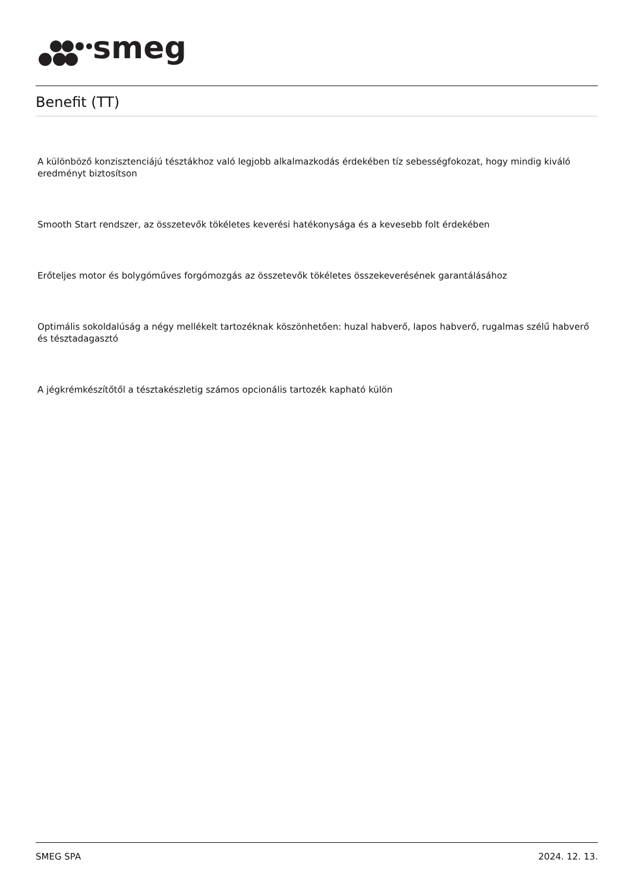smeg
Benefit (TT)
A különböző konzisztenciájú tésztákhoz való legjobb alkalmazkodás érdekében tíz sebességfokozat, hogy mindig kiváló eredményt biztosítson
Smooth Start rendszer, az összetevők tökéletes keverési hatékonysága és a kevesebb folt érdekében
Erőteljes motor és bolygóműves forgómozgás az összetevők tökéletes összekeverésének garantálásához
Optimális sokoldalúság a négy mellékelt tartozéknak köszönhetően: huzal habverő, lapos habverő, rugalmas szélű habverő és tésztadagasztó
A jégkrémkészítőtől a tésztakészletig számos opcionális tartozék kapható külön
SMEG SPA 2024. 12. 13.